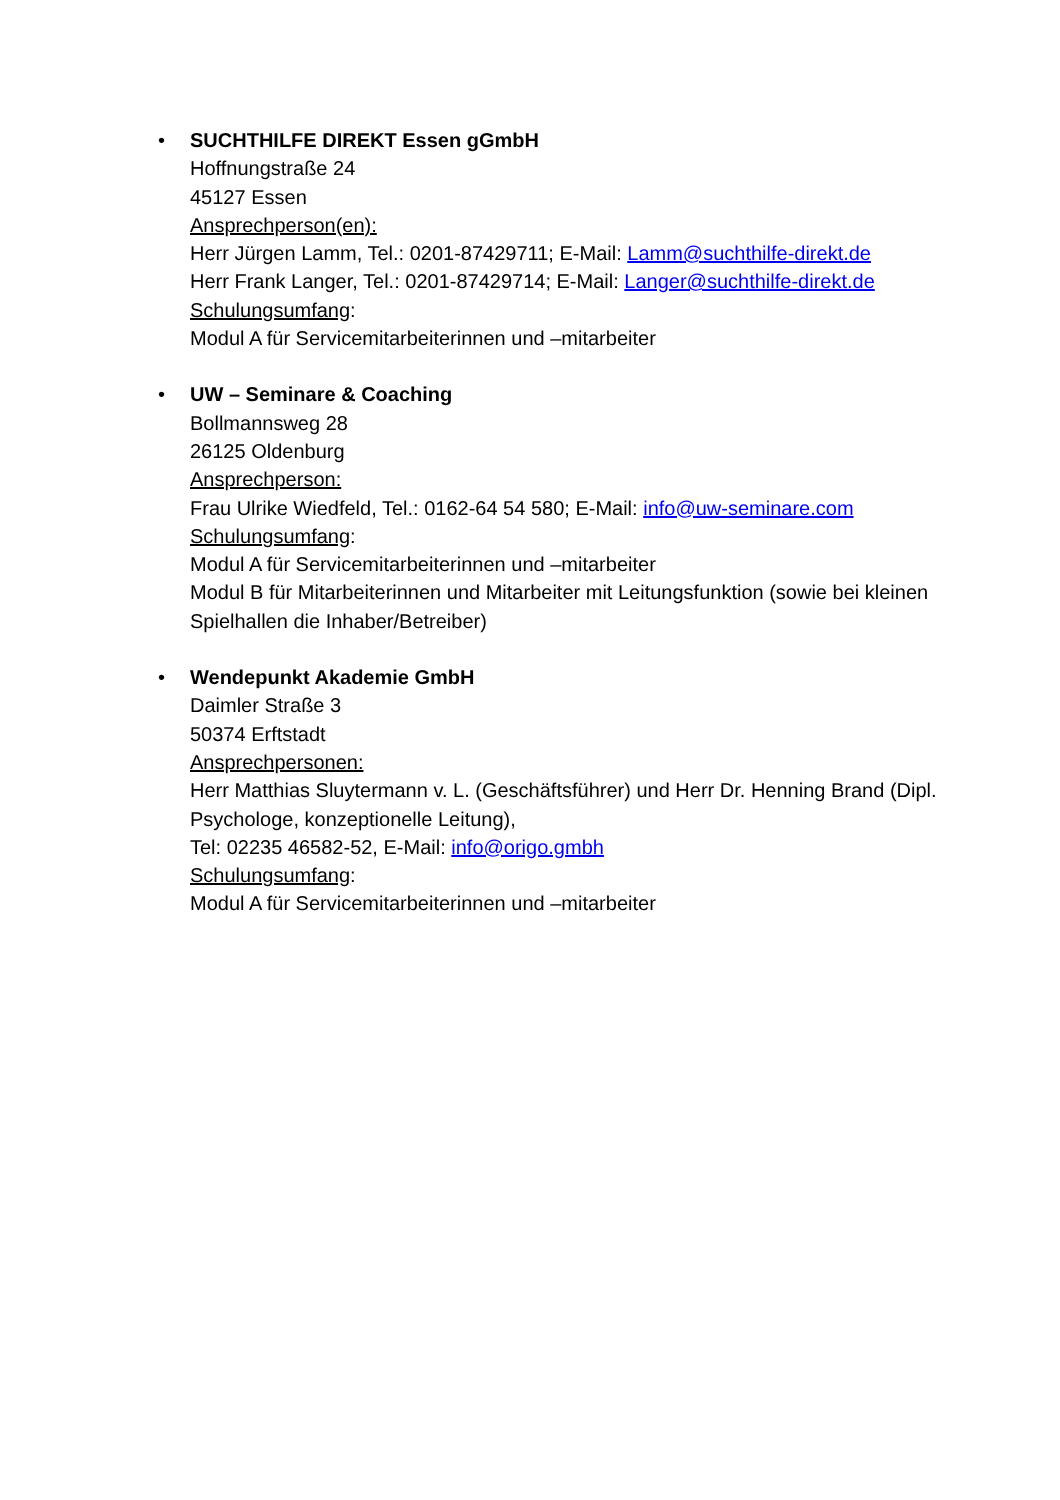• SUCHTHILFE DIREKT Essen gGmbH
Hoffnungstraße 24
45127 Essen
Ansprechperson(en):
Herr Jürgen Lamm, Tel.: 0201-87429711; E-Mail: Lamm@suchthilfe-direkt.de
Herr Frank Langer, Tel.: 0201-87429714; E-Mail: Langer@suchthilfe-direkt.de
Schulungsumfang:
Modul A für Servicemitarbeiterinnen und –mitarbeiter
• UW – Seminare & Coaching
Bollmannsweg 28
26125 Oldenburg
Ansprechperson:
Frau Ulrike Wiedfeld, Tel.: 0162-64 54 580; E-Mail: info@uw-seminare.com
Schulungsumfang:
Modul A für Servicemitarbeiterinnen und –mitarbeiter
Modul B für Mitarbeiterinnen und Mitarbeiter mit Leitungsfunktion (sowie bei kleinen Spielhallen die Inhaber/Betreiber)
• Wendepunkt Akademie GmbH
Daimler Straße 3
50374 Erftstadt
Ansprechpersonen:
Herr Matthias Sluytermann v. L. (Geschäftsführer) und Herr Dr. Henning Brand (Dipl. Psychologe, konzeptionelle Leitung),
Tel: 02235 46582-52, E-Mail: info@origo.gmbh
Schulungsumfang:
Modul A für Servicemitarbeiterinnen und –mitarbeiter